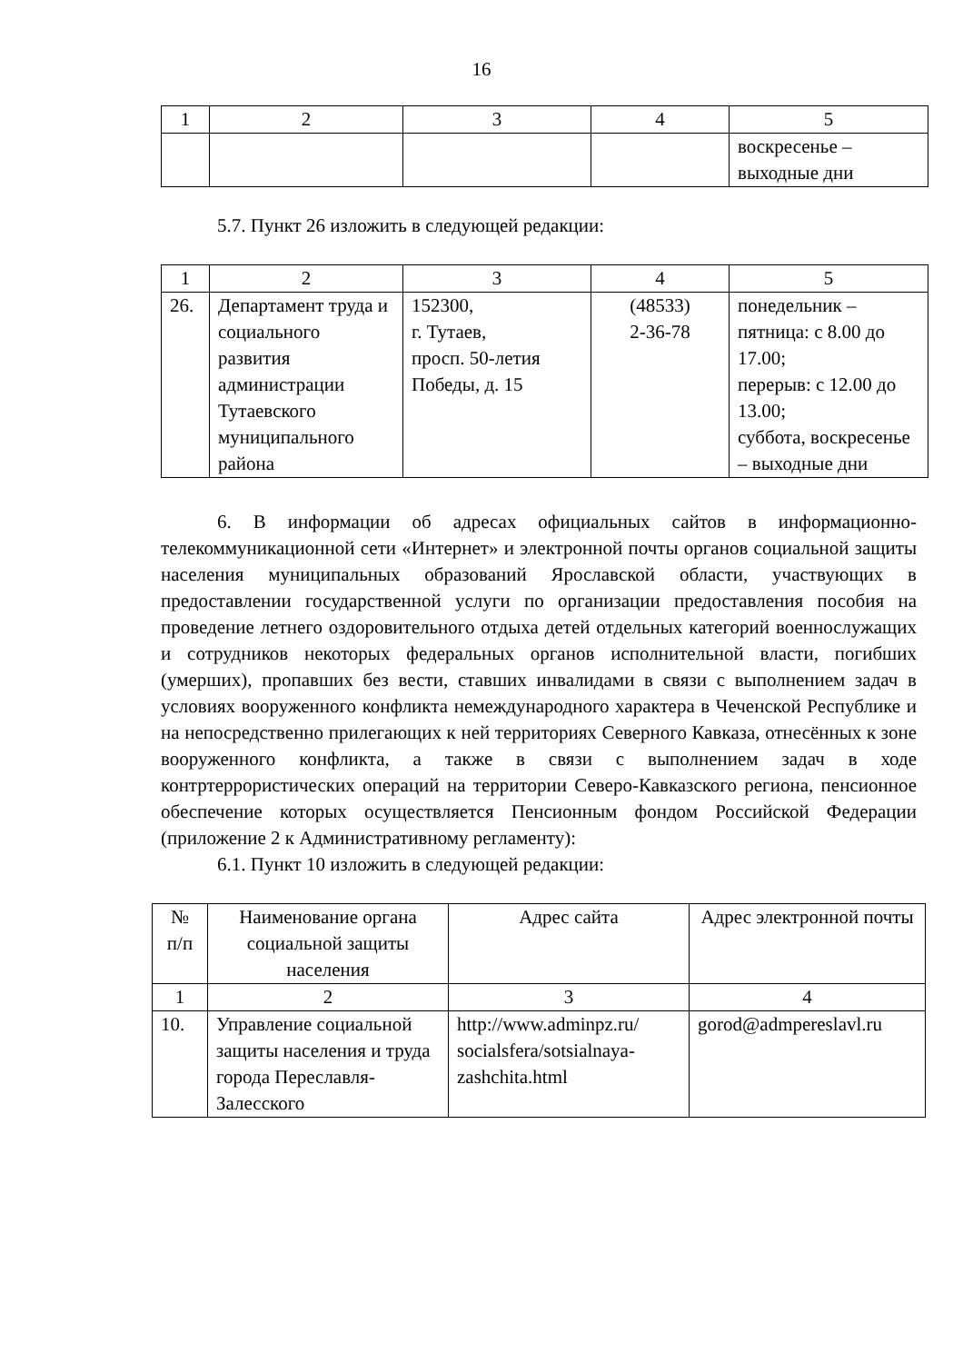16
| 1 | 2 | 3 | 4 | 5 |
| | | | | воскресенье – выходные дни |
5.7. Пункт 26 изложить в следующей редакции:
| 1 | 2 | 3 | 4 | 5 |
| 26. | Департамент труда и социального развития администрации Тутаевского муниципального района | 152300, г. Тутаев, просп. 50-летия Победы, д. 15 | (48533) 2-36-78 | понедельник – пятница: с 8.00 до 17.00; перерыв: с 12.00 до 13.00; суббота, воскресенье – выходные дни |
6. В информации об адресах официальных сайтов в информационно-телекоммуникационной сети «Интернет» и электронной почты органов социальной защиты населения муниципальных образований Ярославской области, участвующих в предоставлении государственной услуги по организации предоставления пособия на проведение летнего оздоровительного отдыха детей отдельных категорий военнослужащих и сотрудников некоторых федеральных органов исполнительной власти, погибших (умерших), пропавших без вести, ставших инвалидами в связи с выполнением задач в условиях вооруженного конфликта немеждународного характера в Чеченской Республике и на непосредственно прилегающих к ней территориях Северного Кавказа, отнесённых к зоне вооруженного конфликта, а также в связи с выполнением задач в ходе контртеррористических операций на территории Северо-Кавказского региона, пенсионное обеспечение которых осуществляется Пенсионным фондом Российской Федерации (приложение 2 к Административному регламенту):
6.1. Пункт 10 изложить в следующей редакции:
| № п/п | Наименование органа социальной защиты населения | Адрес сайта | Адрес электронной почты |
| --- | --- | --- | --- |
| 1 | 2 | 3 | 4 |
| 10. | Управление социальной защиты населения и труда города Переславля-Залесского | http://www.adminpz.ru/ socialsfera/sotsialnaya-zashchita.html | gorod@admpereslavl.ru |